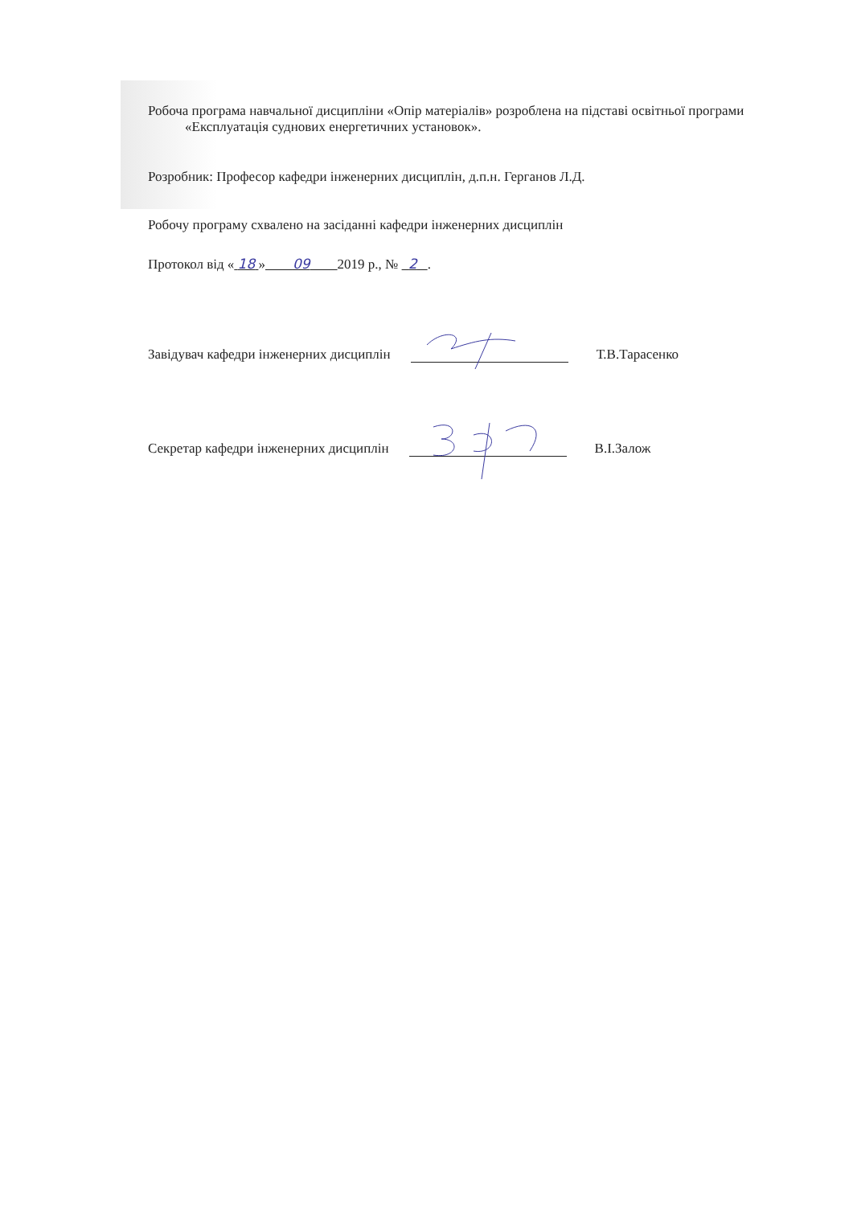Робоча програма навчальної дисципліни «Опір матеріалів» розроблена на підставі освітньої програми «Експлуатація суднових енергетичних установок».
Розробник: Професор кафедри інженерних дисциплін, д.п.н. Герганов Л.Д.
Робочу програму схвалено на засіданні кафедри інженерних дисциплін
Протокол від « 18 » 09 2019 р., № 2 .
Завідувач кафедри інженерних дисциплін Т.В.Тарасенко
Секретар кафедри інженерних дисциплін В.І.Залож